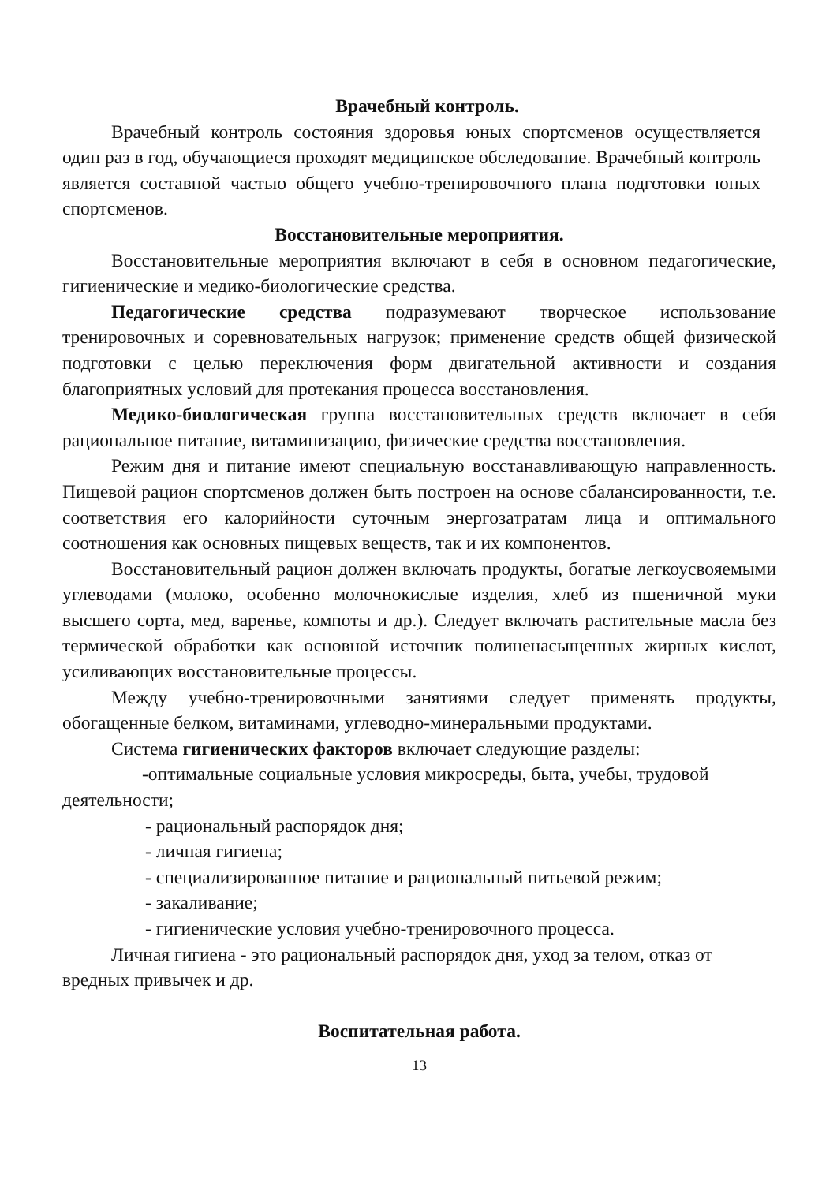Врачебный контроль.
Врачебный контроль состояния здоровья юных спортсменов осуществляется один раз в год, обучающиеся проходят медицинское обследование. Врачебный контроль является составной частью общего учебно-тренировочного плана подготовки юных спортсменов.
Восстановительные мероприятия.
Восстановительные мероприятия включают в себя в основном педагогические, гигиенические и медико-биологические средства.
Педагогические средства подразумевают творческое использование тренировочных и соревновательных нагрузок; применение средств общей физической подготовки с целью переключения форм двигательной активности и создания благоприятных условий для протекания процесса восстановления.
Медико-биологическая группа восстановительных средств включает в себя рациональное питание, витаминизацию, физические средства восстановления.
Режим дня и питание имеют специальную восстанавливающую направленность. Пищевой рацион спортсменов должен быть построен на основе сбалансированности, т.е. соответствия его калорийности суточным энергозатратам лица и оптимального соотношения как основных пищевых веществ, так и их компонентов.
Восстановительный рацион должен включать продукты, богатые легкоусвояемыми углеводами (молоко, особенно молочнокислые изделия, хлеб из пшеничной муки высшего сорта, мед, варенье, компоты и др.). Следует включать растительные масла без термической обработки как основной источник полиненасыщенных жирных кислот, усиливающих восстановительные процессы.
Между учебно-тренировочными занятиями следует применять продукты, обогащенные белком, витаминами, углеводно-минеральными продуктами.
Система гигиенических факторов включает следующие разделы:
-оптимальные социальные условия микросреды, быта, учебы, трудовой деятельности;
- рациональный распорядок дня;
- личная гигиена;
- специализированное питание и рациональный питьевой режим;
- закаливание;
- гигиенические условия учебно-тренировочного процесса.
Личная гигиена - это рациональный распорядок дня, уход за телом, отказ от вредных привычек и др.
Воспитательная работа.
13